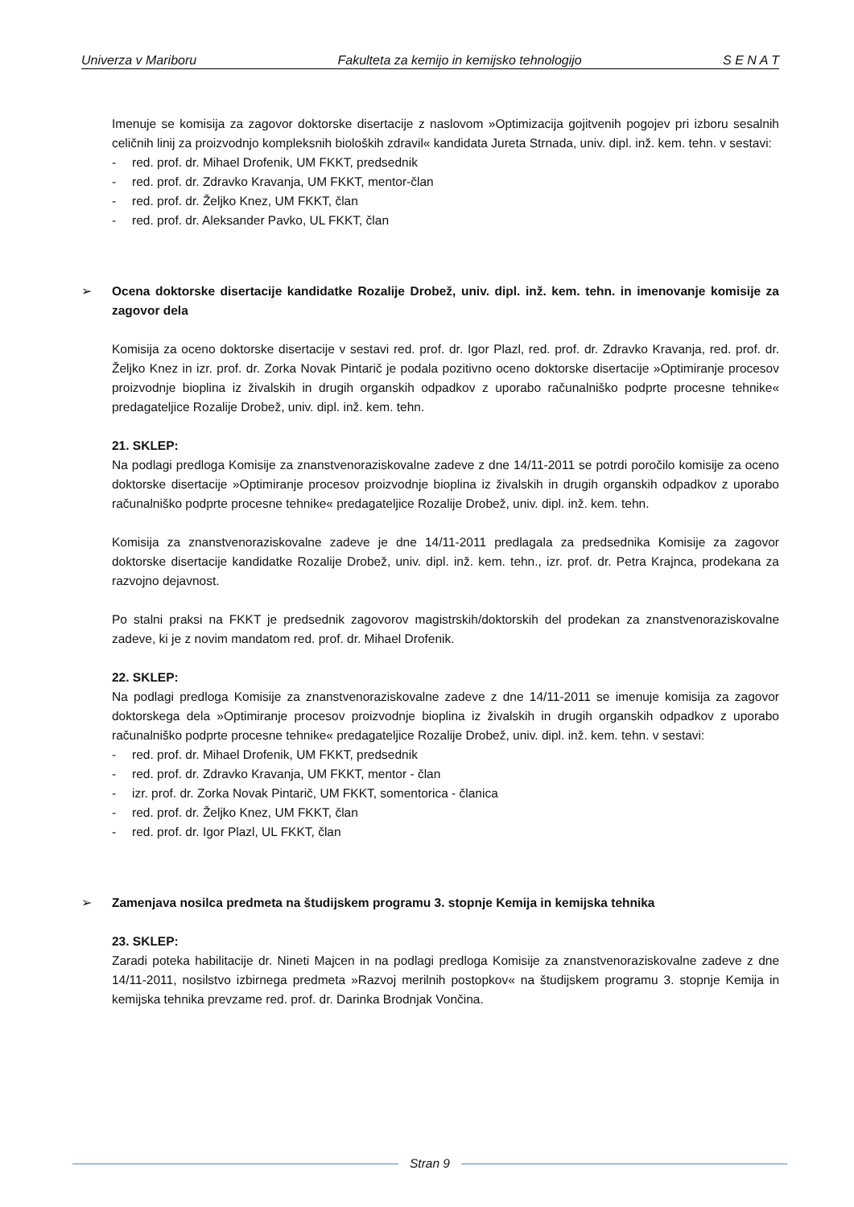Univerza v Mariboru Fakulteta za kemijo in kemijsko tehnologijo S E N A T
Imenuje se komisija za zagovor doktorske disertacije z naslovom »Optimizacija gojitvenih pogojev pri izboru sesalnih celičnih linij za proizvodnjo kompleksnih bioloških zdravil« kandidata Jureta Strnada, univ. dipl. inž. kem. tehn. v sestavi:
- red. prof. dr. Mihael Drofenik, UM FKKT, predsednik
- red. prof. dr. Zdravko Kravanja, UM FKKT, mentor-član
- red. prof. dr. Željko Knez, UM FKKT, član
- red. prof. dr. Aleksander Pavko, UL FKKT, član
➢ Ocena doktorske disertacije kandidatke Rozalije Drobež, univ. dipl. inž. kem. tehn. in imenovanje komisije za zagovor dela
Komisija za oceno doktorske disertacije v sestavi red. prof. dr. Igor Plazl, red. prof. dr. Zdravko Kravanja, red. prof. dr. Željko Knez in izr. prof. dr. Zorka Novak Pintarič je podala pozitivno oceno doktorske disertacije »Optimiranje procesov proizvodnje bioplina iz živalskih in drugih organskih odpadkov z uporabo računalniško podprte procesne tehnike« predagateljice Rozalije Drobež, univ. dipl. inž. kem. tehn.
21. SKLEP:
Na podlagi predloga Komisije za znanstvenoraziskovalne zadeve z dne 14/11-2011 se potrdi poročilo komisije za oceno doktorske disertacije »Optimiranje procesov proizvodnje bioplina iz živalskih in drugih organskih odpadkov z uporabo računalniško podprte procesne tehnike« predagateljice Rozalije Drobež, univ. dipl. inž. kem. tehn.
Komisija za znanstvenoraziskovalne zadeve je dne 14/11-2011 predlagala za predsednika Komisije za zagovor doktorske disertacije kandidatke Rozalije Drobež, univ. dipl. inž. kem. tehn., izr. prof. dr. Petra Krajnca, prodekana za razvojno dejavnost.
Po stalni praksi na FKKT je predsednik zagovorov magistrskih/doktorskih del prodekan za znanstvenoraziskovalne zadeve, ki je z novim mandatom red. prof. dr. Mihael Drofenik.
22. SKLEP:
Na podlagi predloga Komisije za znanstvenoraziskovalne zadeve z dne 14/11-2011 se imenuje komisija za zagovor doktorskega dela »Optimiranje procesov proizvodnje bioplina iz živalskih in drugih organskih odpadkov z uporabo računalniško podprte procesne tehnike« predagateljice Rozalije Drobež, univ. dipl. inž. kem. tehn. v sestavi:
- red. prof. dr. Mihael Drofenik, UM FKKT, predsednik
- red. prof. dr. Zdravko Kravanja, UM FKKT, mentor - član
- izr. prof. dr. Zorka Novak Pintarič, UM FKKT, somentorica - članica
- red. prof. dr. Željko Knez, UM FKKT, član
- red. prof. dr. Igor Plazl, UL FKKT, član
➢ Zamenjava nosilca predmeta na študijskem programu 3. stopnje Kemija in kemijska tehnika
23. SKLEP:
Zaradi poteka habilitacije dr. Nineti Majcen in na podlagi predloga Komisije za znanstvenoraziskovalne zadeve z dne 14/11-2011, nosilstvo izbirnega predmeta »Razvoj merilnih postopkov« na študijskem programu 3. stopnje Kemija in kemijska tehnika prevzame red. prof. dr. Darinka Brodnjak Vončina.
Stran 9